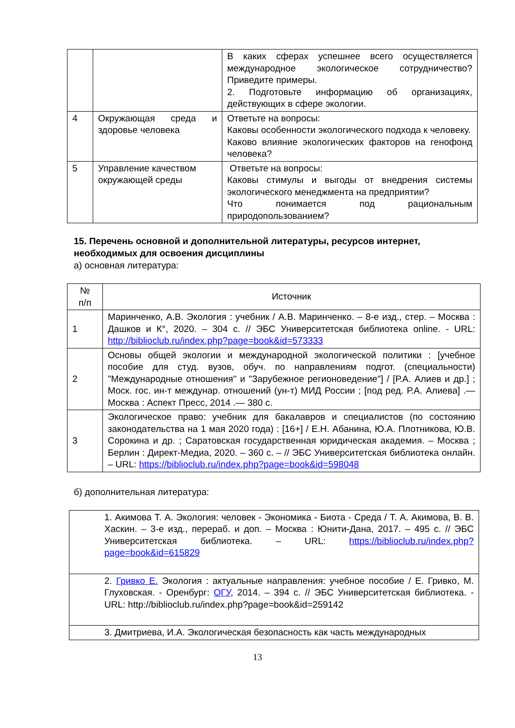| | | В каких сферах успешнее всего осуществляется международное экологическое сотрудничество? Приведите примеры. 2. Подготовьте информацию об организациях, действующих в сфере экологии. |
| 4 | Окружающая среда и здоровье человека | Ответьте на вопросы: Каковы особенности экологического подхода к человеку. Каково влияние экологических факторов на генофонд человека? |
| 5 | Управление качеством окружающей среды | Ответьте на вопросы: Каковы стимулы и выгоды от внедрения системы экологического менеджмента на предприятии? Что понимается под рациональным природопользованием? |
15. Перечень основной и дополнительной литературы, ресурсов интернет, необходимых для освоения дисциплины
а) основная литература:
| № п/п | Источник |
| --- | --- |
| 1 | Маринченко, А.В. Экология : учебник / А.В. Маринченко. – 8-е изд., стер. – Москва : Дашков и К°, 2020. – 304 с. // ЭБС Университетская библиотека online. - URL: http://biblioclub.ru/index.php?page=book&id=573333 |
| 2 | Основы общей экологии и международной экологической политики : [учебное пособие для студ. вузов, обуч. по направлениям подгот. (специальности) "Международные отношения" и "Зарубежное регионоведение"] / [Р.А. Алиев и др.] ; Моск. гос. ин-т междунар. отношений (ун-т) МИД России ; [под ред. Р.А. Алиева] .— Москва : Аспект Пресс, 2014 .— 380 с. |
| 3 | Экологическое право: учебник для бакалавров и специалистов (по состоянию законодательства на 1 мая 2020 года) : [16+] / Е.Н. Абанина, Ю.А. Плотникова, Ю.В. Сорокина и др. ; Саратовская государственная юридическая академия. – Москва ; Берлин : Директ-Медиа, 2020. – 360 с. – // ЭБС Университетская библиотека онлайн. – URL: https://biblioclub.ru/index.php?page=book&id=598048 |
б) дополнительная литература:
| 1. Акимова Т. А. Экология: человек - Экономика - Биота - Среда / Т. А. Акимова, В. В. Хаскин. – 3-е изд., перераб. и доп. – Москва : Юнити-Дана, 2017. – 495 с. // ЭБС Университетская библиотека. – URL: https://biblioclub.ru/index.php?page=book&id=615829 |
| 2. Гривко Е. Экология : актуальные направления: учебное пособие / Е. Гривко, М. Глуховская. - Оренбург: ОГУ , 2014. – 394 с. // ЭБС Университетская библиотека. - URL: http://biblioclub.ru/index.php?page=book&id=259142 |
| 3. Дмитриева, И.А. Экологическая безопасность как часть международных |
13